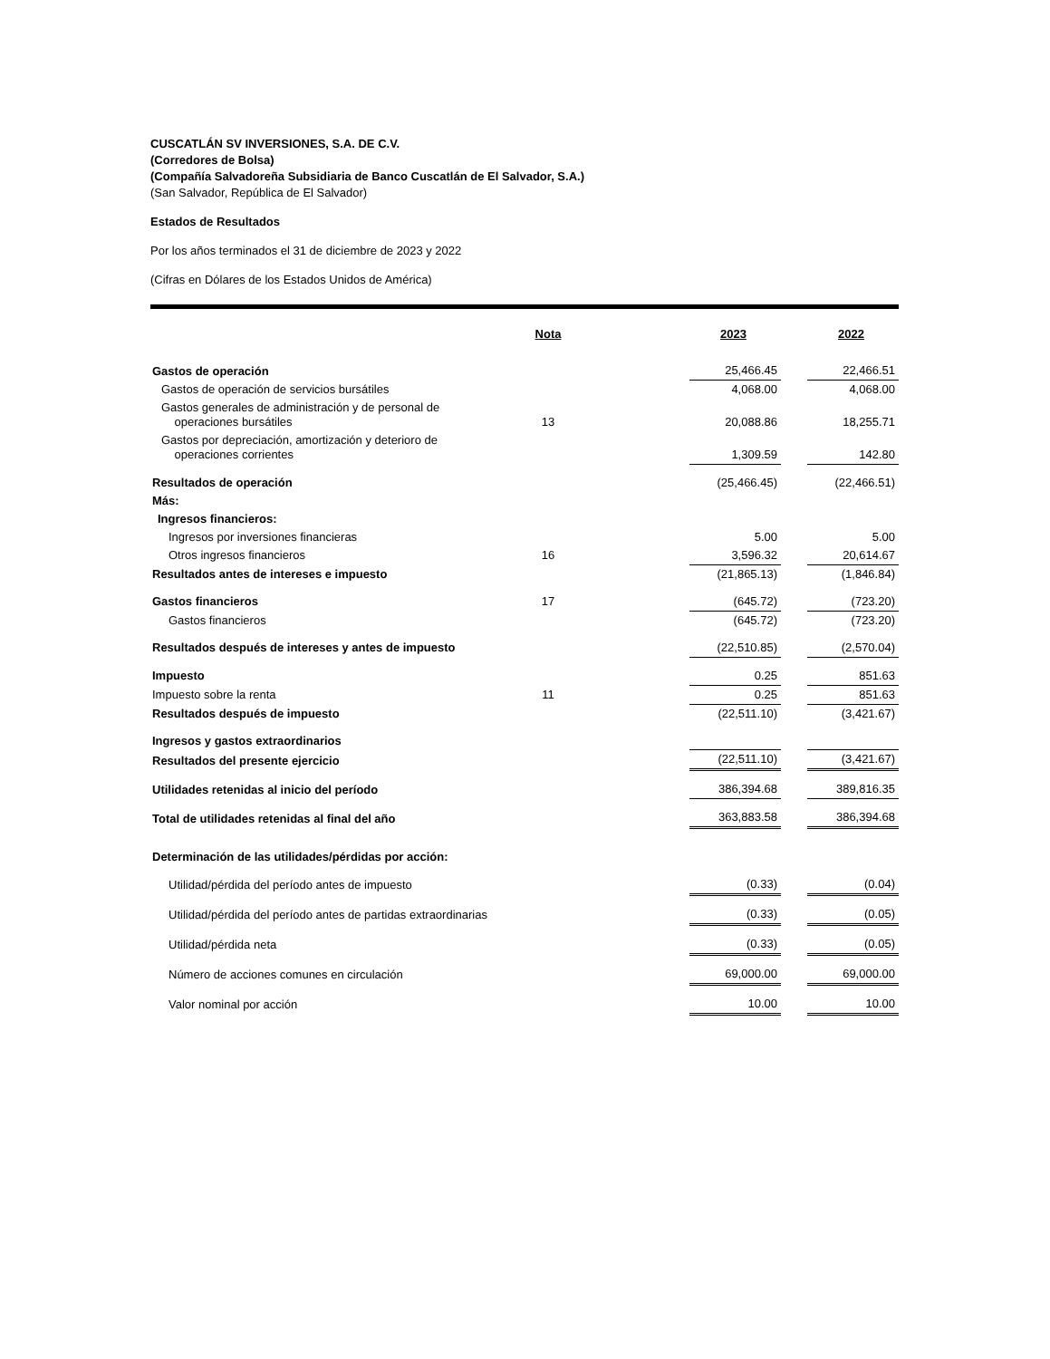CUSCATLÁN SV INVERSIONES, S.A. DE C.V.
(Corredores de Bolsa)
(Compañía Salvadoreña Subsidiaria de Banco Cuscatlán de El Salvador, S.A.)
(San Salvador, República de El Salvador)
Estados de Resultados
Por los años terminados el 31 de diciembre de 2023 y 2022
(Cifras en Dólares de los Estados Unidos de América)
| | Nota | | 2023 | | 2022 |
| Gastos de operación | | | 25,466.45 | | 22,466.51 |
| Gastos de operación de servicios bursátiles | | | 4,068.00 | | 4,068.00 |
| Gastos generales de administración y de personal de operaciones bursátiles | 13 | | 20,088.86 | | 18,255.71 |
| Gastos por depreciación, amortización y deterioro de operaciones corrientes | | | 1,309.59 | | 142.80 |
| Resultados de operación | | | (25,466.45) | | (22,466.51) |
| Más: | | | | | |
| Ingresos financieros: | | | | | |
| Ingresos por inversiones financieras | | | 5.00 | | 5.00 |
| Otros ingresos financieros | 16 | | 3,596.32 | | 20,614.67 |
| Resultados antes de intereses e impuesto | | | (21,865.13) | | (1,846.84) |
| Gastos financieros | 17 | | (645.72) | | (723.20) |
| Gastos financieros | | | (645.72) | | (723.20) |
| Resultados después de intereses y antes de impuesto | | | (22,510.85) | | (2,570.04) |
| Impuesto | | | 0.25 | | 851.63 |
| Impuesto sobre la renta | 11 | | 0.25 | | 851.63 |
| Resultados después de impuesto | | | (22,511.10) | | (3,421.67) |
| Ingresos y gastos extraordinarios | | | | | |
| Resultados del presente ejercicio | | | (22,511.10) | | (3,421.67) |
| Utilidades retenidas al inicio del período | | | 386,394.68 | | 389,816.35 |
| Total de utilidades retenidas al final del año | | | 363,883.58 | | 386,394.68 |
| Determinación de las utilidades/pérdidas por acción: | | | | | |
| Utilidad/pérdida del período antes de impuesto | | | (0.33) | | (0.04) |
| Utilidad/pérdida del período antes de partidas extraordinarias | | | (0.33) | | (0.05) |
| Utilidad/pérdida neta | | | (0.33) | | (0.05) |
| Número de acciones comunes en circulación | | | 69,000.00 | | 69,000.00 |
| Valor nominal por acción | | | 10.00 | | 10.00 |